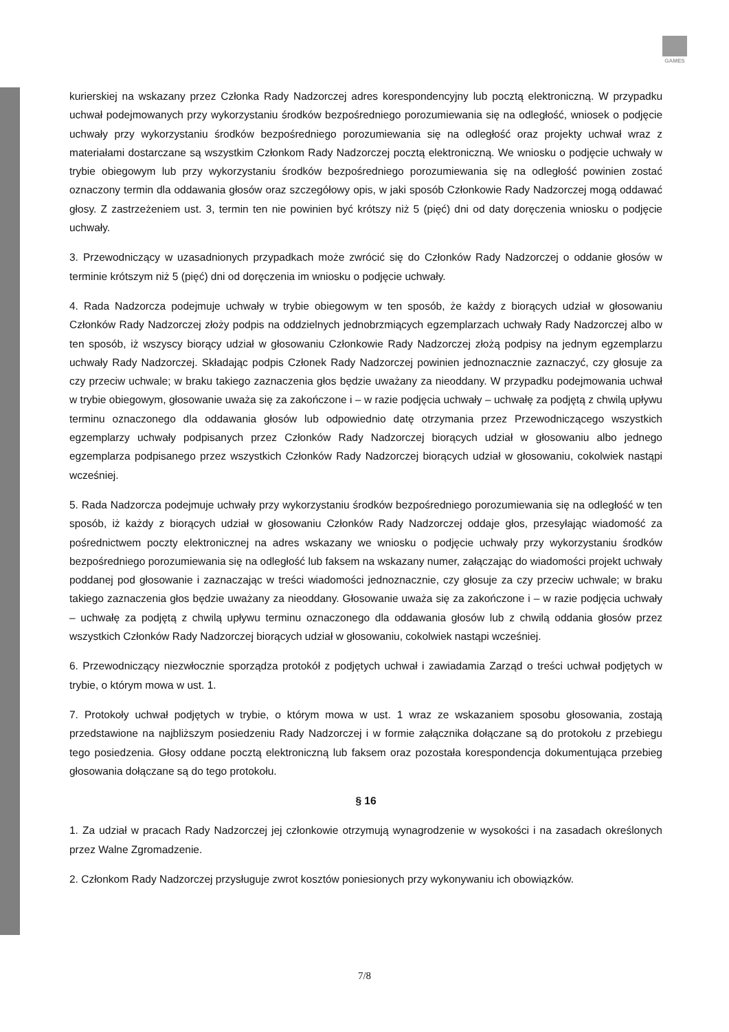GAMES
kurierskiej na wskazany przez Członka Rady Nadzorczej adres korespondencyjny lub pocztą elektroniczną. W przypadku uchwał podejmowanych przy wykorzystaniu środków bezpośredniego porozumiewania się na odległość, wniosek o podjęcie uchwały przy wykorzystaniu środków bezpośredniego porozumiewania się na odległość oraz projekty uchwał wraz z materiałami dostarczane są wszystkim Członkom Rady Nadzorczej pocztą elektroniczną. We wniosku o podjęcie uchwały w trybie obiegowym lub przy wykorzystaniu środków bezpośredniego porozumiewania się na odległość powinien zostać oznaczony termin dla oddawania głosów oraz szczegółowy opis, w jaki sposób Członkowie Rady Nadzorczej mogą oddawać głosy. Z zastrzeżeniem ust. 3, termin ten nie powinien być krótszy niż 5 (pięć) dni od daty doręczenia wniosku o podjęcie uchwały.
3. Przewodniczący w uzasadnionych przypadkach może zwrócić się do Członków Rady Nadzorczej o oddanie głosów w terminie krótszym niż 5 (pięć) dni od doręczenia im wniosku o podjęcie uchwały.
4. Rada Nadzorcza podejmuje uchwały w trybie obiegowym w ten sposób, że każdy z biorących udział w głosowaniu Członków Rady Nadzorczej złoży podpis na oddzielnych jednobrzmiących egzemplarzach uchwały Rady Nadzorczej albo w ten sposób, iż wszyscy biorący udział w głosowaniu Członkowie Rady Nadzorczej złożą podpisy na jednym egzemplarzu uchwały Rady Nadzorczej. Składając podpis Członek Rady Nadzorczej powinien jednoznacznie zaznaczyć, czy głosuje za czy przeciw uchwale; w braku takiego zaznaczenia głos będzie uważany za nieoddany. W przypadku podejmowania uchwał w trybie obiegowym, głosowanie uważa się za zakończone i – w razie podjęcia uchwały – uchwałę za podjętą z chwilą upływu terminu oznaczonego dla oddawania głosów lub odpowiednio datę otrzymania przez Przewodniczącego wszystkich egzemplarzy uchwały podpisanych przez Członków Rady Nadzorczej biorących udział w głosowaniu albo jednego egzemplarza podpisanego przez wszystkich Członków Rady Nadzorczej biorących udział w głosowaniu, cokolwiek nastąpi wcześniej.
5. Rada Nadzorcza podejmuje uchwały przy wykorzystaniu środków bezpośredniego porozumiewania się na odległość w ten sposób, iż każdy z biorących udział w głosowaniu Członków Rady Nadzorczej oddaje głos, przesyłając wiadomość za pośrednictwem poczty elektronicznej na adres wskazany we wniosku o podjęcie uchwały przy wykorzystaniu środków bezpośredniego porozumiewania się na odległość lub faksem na wskazany numer, załączając do wiadomości projekt uchwały poddanej pod głosowanie i zaznaczając w treści wiadomości jednoznacznie, czy głosuje za czy przeciw uchwale; w braku takiego zaznaczenia głos będzie uważany za nieoddany. Głosowanie uważa się za zakończone i – w razie podjęcia uchwały – uchwałę za podjętą z chwilą upływu terminu oznaczonego dla oddawania głosów lub z chwilą oddania głosów przez wszystkich Członków Rady Nadzorczej biorących udział w głosowaniu, cokolwiek nastąpi wcześniej.
6. Przewodniczący niezwłocznie sporządza protokół z podjętych uchwał i zawiadamia Zarząd o treści uchwał podjętych w trybie, o którym mowa w ust. 1.
7. Protokoły uchwał podjętych w trybie, o którym mowa w ust. 1 wraz ze wskazaniem sposobu głosowania, zostają przedstawione na najbliższym posiedzeniu Rady Nadzorczej i w formie załącznika dołączane są do protokołu z przebiegu tego posiedzenia. Głosy oddane pocztą elektroniczną lub faksem oraz pozostała korespondencja dokumentująca przebieg głosowania dołączane są do tego protokołu.
§ 16
1. Za udział w pracach Rady Nadzorczej jej członkowie otrzymują wynagrodzenie w wysokości i na zasadach określonych przez Walne Zgromadzenie.
2. Członkom Rady Nadzorczej przysługuje zwrot kosztów poniesionych przy wykonywaniu ich obowiązków.
7/8